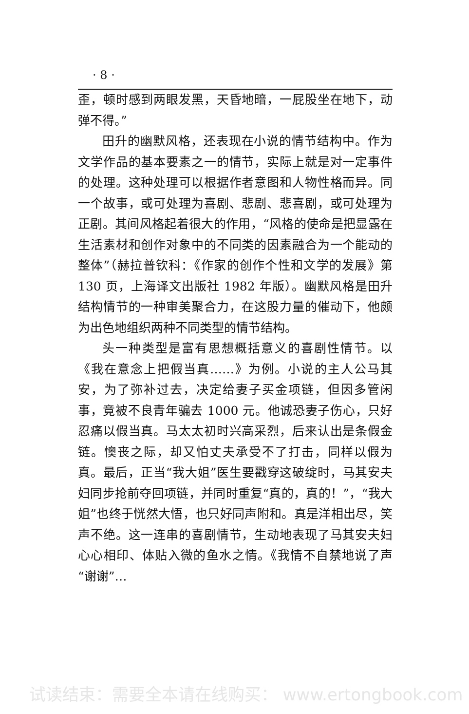· 8 ·
歪，顿时感到两眼发黑，天昏地暗，一屁股坐在地下，动弹不得。”
田升的幽默风格，还表现在小说的情节结构中。作为文学作品的基本要素之一的情节，实际上就是对一定事件的处理。这种处理可以根据作者意图和人物性格而异。同一个故事，或可处理为喜剧、悲剧、悲喜剧，或可处理为正剧。其间风格起着很大的作用，“风格的使命是把显露在生活素材和创作对象中的不同类的因素融合为一个能动的整体”（赫拉普钦科：《作家的创作个性和文学的发展》第 130 页，上海译文出版社 1982 年版）。幽默风格是田升结构情节的一种审美聚合力，在这股力量的催动下，他颇为出色地组织两种不同类型的情节结构。
头一种类型是富有思想概括意义的喜剧性情节。以《我在意念上把假当真……》为例。小说的主人公马其安，为了弥补过去，决定给妻子买金项链，但因多管闲事，竟被不良青年骗去 1000 元。他诚恐妻子伤心，只好忍痛以假当真。马太太初时兴高采烈，后来认出是条假金链。懊丧之际，却又怕丈夫承受不了打击，同样以假为真。最后，正当“我大姐”医生要戳穿这破绽时，马其安夫妇同步抢前夺回项链，并同时重复“真的，真的！”，“我大姐”也终于恍然大悟，也只好同声附和。真是洋相出尽，笑声不绝。这一连串的喜剧情节，生动地表现了马其安夫妇心心相印、体贴入微的鱼水之情。《我情不自禁地说了声“谢谢”…
试读结束：需要全本请在线购买： www.ertongbook.com